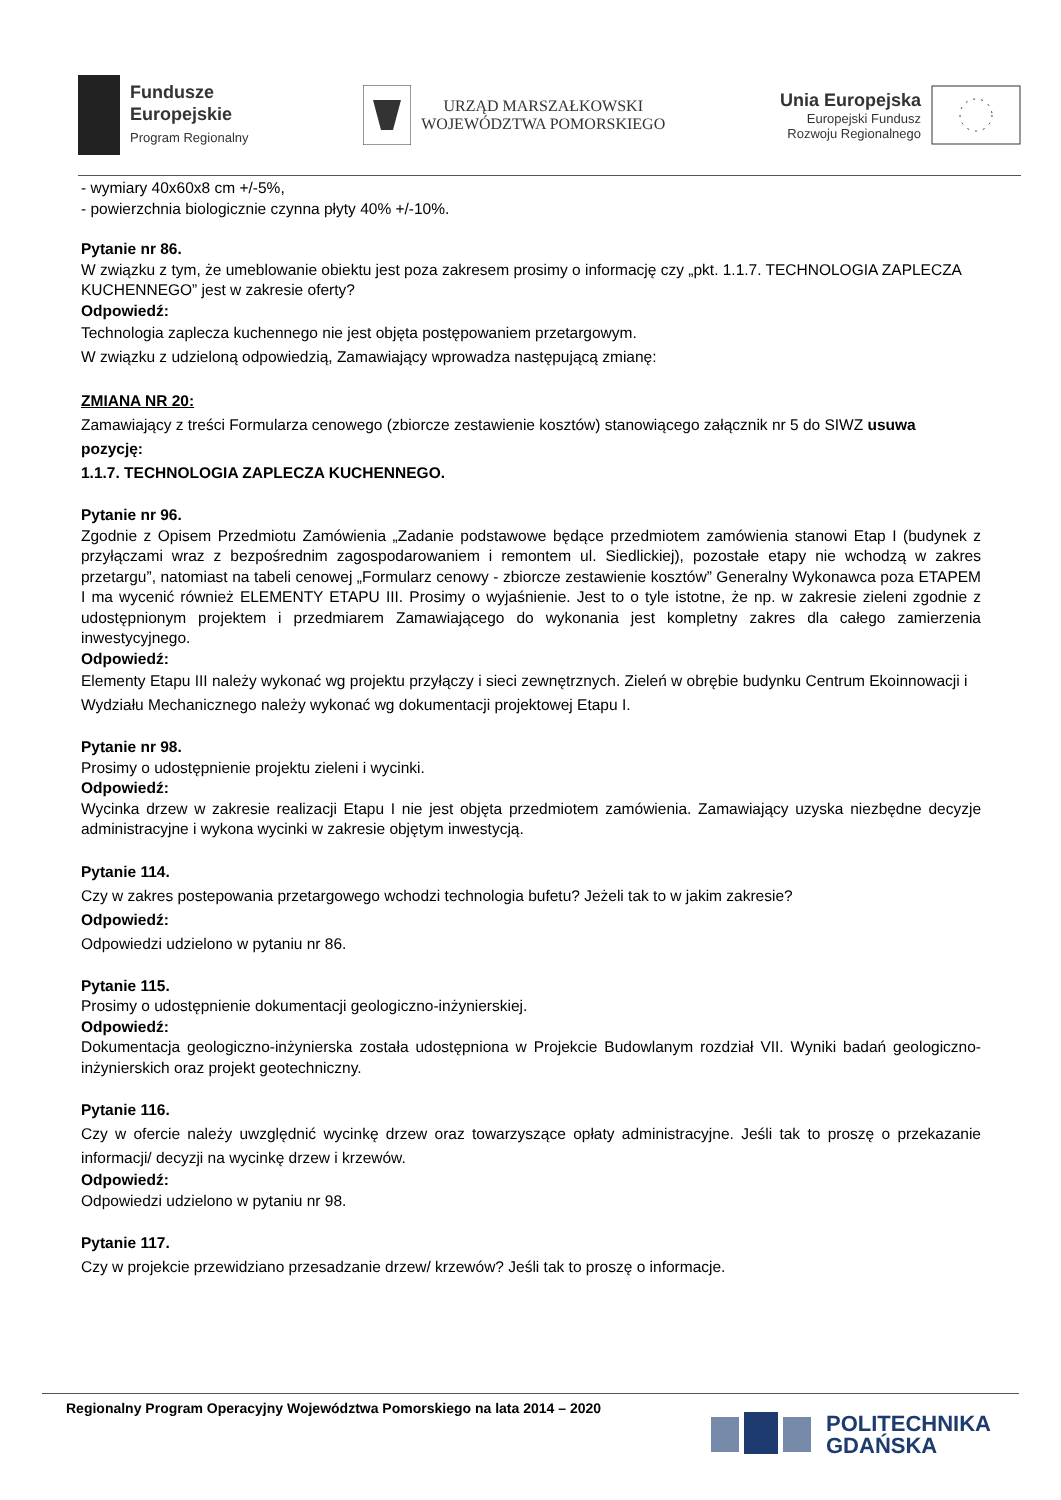Fundusze
Europejskie
Program Regionalny
URZĄD MARSZAŁKOWSKI
WOJEWÓDZTWA POMORSKIEGO
Unia Europejska
Europejski Fundusz
Rozwoju Regionalnego
- wymiary 40x60x8 cm +/-5%,
- powierzchnia biologicznie czynna płyty 40% +/-10%.
Pytanie nr 86.
W związku z tym, że umeblowanie obiektu jest poza zakresem prosimy o informację czy „pkt. 1.1.7. TECHNOLOGIA ZAPLECZA KUCHENNEGO” jest w zakresie oferty?
Odpowiedź:
Technologia zaplecza kuchennego nie jest objęta postępowaniem przetargowym.
W związku z udzieloną odpowiedzią, Zamawiający wprowadza następującą zmianę:
ZMIANA NR 20:
Zamawiający z treści Formularza cenowego (zbiorcze zestawienie kosztów) stanowiącego załącznik nr 5 do SIWZ usuwa pozycję:
1.1.7. TECHNOLOGIA ZAPLECZA KUCHENNEGO.
Pytanie nr 96.
Zgodnie z Opisem Przedmiotu Zamówienia „Zadanie podstawowe będące przedmiotem zamówienia stanowi Etap I (budynek z przyłączami wraz z bezpośrednim zagospodarowaniem i remontem ul. Siedlickiej), pozostałe etapy nie wchodzą w zakres przetargu”, natomiast na tabeli cenowej „Formularz cenowy - zbiorcze zestawienie kosztów” Generalny Wykonawca poza ETAPEM I ma wycenić również ELEMENTY ETAPU III. Prosimy o wyjaśnienie. Jest to o tyle istotne, że np. w zakresie zieleni zgodnie z udostępnionym projektem i przedmiarem Zamawiającego do wykonania jest kompletny zakres dla całego zamierzenia inwestycyjnego.
Odpowiedź:
Elementy Etapu III należy wykonać wg projektu przyłączy i sieci zewnętrznych. Zieleń w obrębie budynku Centrum Ekoinnowacji i Wydziału Mechanicznego należy wykonać wg dokumentacji projektowej Etapu I.
Pytanie nr 98.
Prosimy o udostępnienie projektu zieleni i wycinki.
Odpowiedź:
Wycinka drzew w zakresie realizacji Etapu I nie jest objęta przedmiotem zamówienia. Zamawiający uzyska niezbędne decyzje administracyjne i wykona wycinki w zakresie objętym inwestycją.
Pytanie 114.
Czy w zakres postepowania przetargowego wchodzi technologia bufetu? Jeżeli tak to w jakim zakresie?
Odpowiedź:
Odpowiedzi udzielono w pytaniu nr 86.
Pytanie 115.
Prosimy o udostępnienie dokumentacji geologiczno-inżynierskiej.
Odpowiedź:
Dokumentacja geologiczno-inżynierska została udostępniona w Projekcie Budowlanym rozdział VII. Wyniki badań geologiczno-inżynierskich oraz projekt geotechniczny.
Pytanie 116.
Czy w ofercie należy uwzględnić wycinkę drzew oraz towarzyszące opłaty administracyjne. Jeśli tak to proszę o przekazanie informacji/ decyzji na wycinkę drzew i krzewów.
Odpowiedź:
Odpowiedzi udzielono w pytaniu nr 98.
Pytanie 117.
Czy w projekcie przewidziano przesadzanie drzew/ krzewów? Jeśli tak to proszę o informacje.
Regionalny Program Operacyjny Województwa Pomorskiego na lata 2014 – 2020
POLITECHNIKA
GDAŃSKA